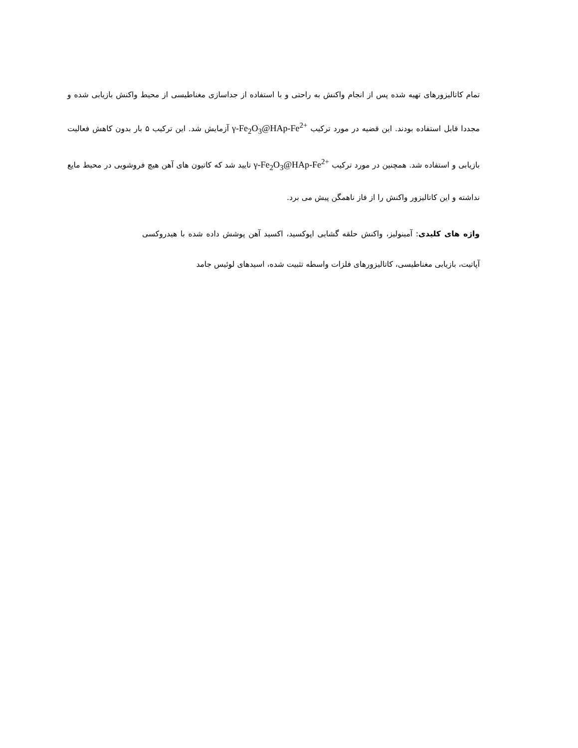تمام کاتالیزورهای تهیه شده پس از انجام واکنش به راحتی و با استفاده از جداسازی مغناطیسی از محیط واکنش بازیابی شده و مجددا قابل استفاده بودند. این قضیه در مورد ترکیب γ-Fe<sub>2</sub>O<sub>3</sub>@HAp-Fe<sup>2+</sup> آزمایش شد. این ترکیب ۵ بار بدون کاهش فعالیت بازیابی و استفاده شد. همچنین در مورد ترکیب γ-Fe<sub>2</sub>O<sub>3</sub>@HAp-Fe<sup>2+</sup> تایید شد که کاتیون های آهن هیچ فروشویی در محیط مایع نداشته و این کاتالیزور واکنش را از فاز ناهمگن پیش می برد.
واژه های کلیدی: آمینولیز، واکنش حلقه گشایی اپوکسید، اکسید آهن پوشش داده شده با هیدروکسی آپاتیت، بازیابی مغناطیسی، کاتالیزورهای فلزات واسطه تثبیت شده، اسیدهای لوئیس جامد